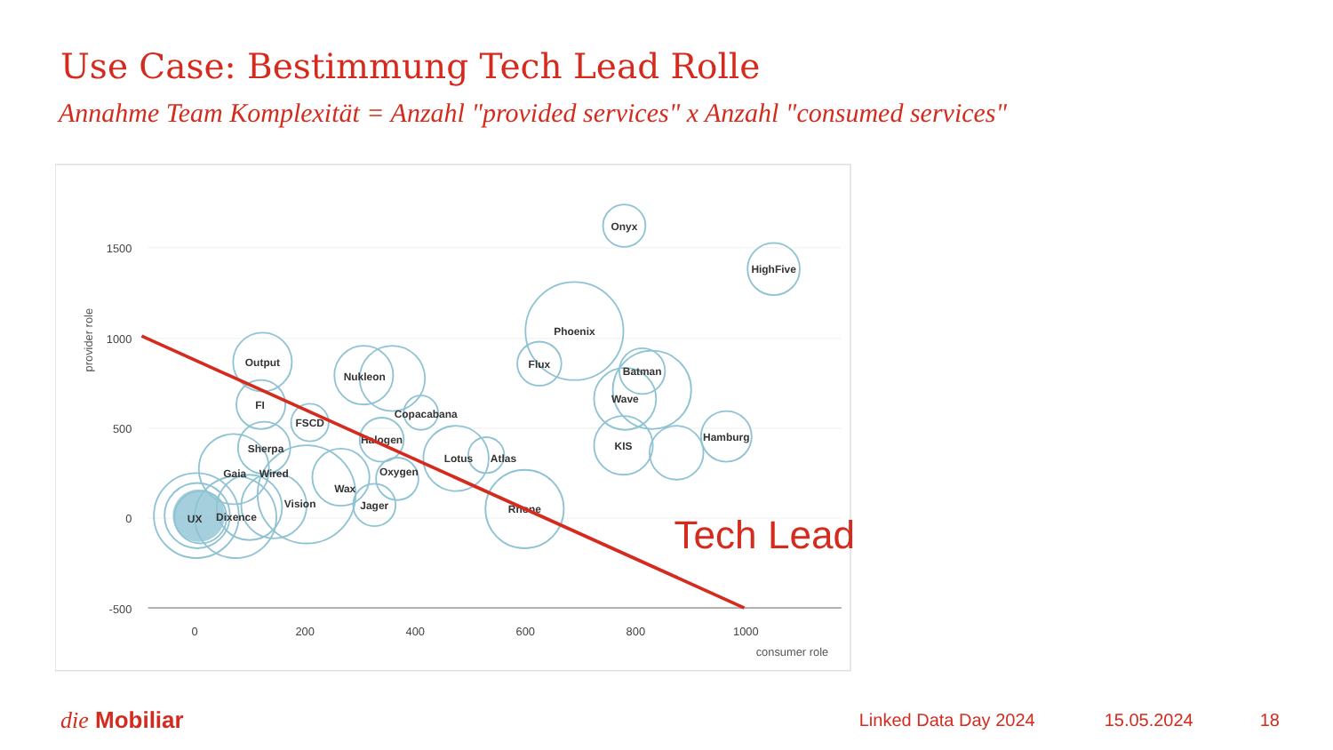Use Case: Bestimmung Tech Lead Rolle
Annahme Team Komplexität = Anzahl "provided services" x Anzahl "consumed services"
1500
1000
500
0
-500
0
200
400
600
800
1000
consumer role
provider role
Onyx
HighFive
Phoenix
Flux
Batman
Wave
KIS
Hamburg
Output
Nukleon
Copacabana
FI
FSCD
Halogen
Sherpa
Lotus
Atlas
Oxygen
Gaia
Wired
Wax
Vision
Jager
Rhone
UX
Dixence
Tech Lead
die Mobiliar Linked Data Day 2024 15.05.2024 18